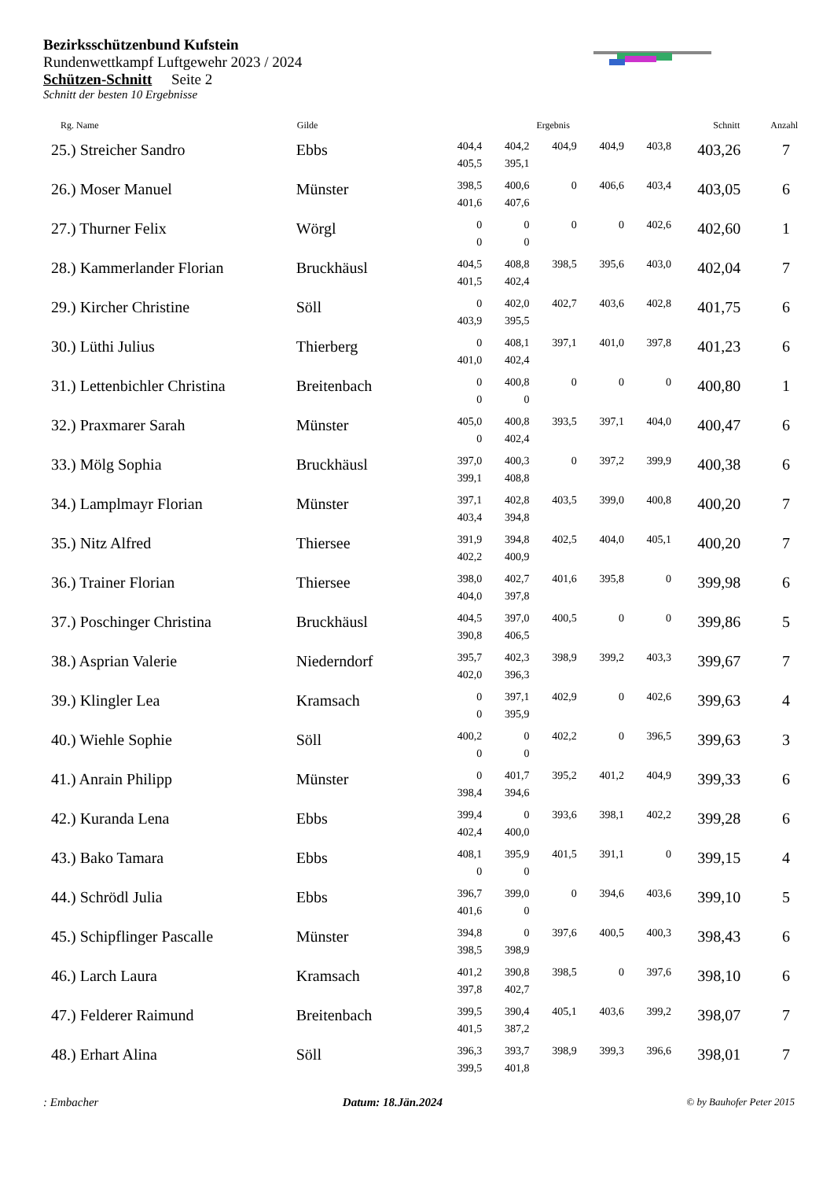Bezirksschützenbund Kufstein
Rundenwettkampf Luftgewehr 2023 / 2024
Schützen-Schnitt Seite 2
Schnitt der besten 10 Ergebnisse
| Rg. Name | Gilde | Ergebnis | | | | | Schnitt | Anzahl |
| --- | --- | --- | --- | --- | --- | --- | --- | --- |
| 25.) Streicher Sandro | Ebbs | 404,4 405,5 | 404,2 395,1 | 404,9 | 404,9 | 403,8 | 403,26 | 7 |
| 26.) Moser Manuel | Münster | 398,5 401,6 | 400,6 407,6 | 0 | 406,6 | 403,4 | 403,05 | 6 |
| 27.) Thurner Felix | Wörgl | 0 0 | 0 0 | 0 | 0 | 402,6 | 402,60 | 1 |
| 28.) Kammerlander Florian | Bruckhäusl | 404,5 401,5 | 408,8 402,4 | 398,5 | 395,6 | 403,0 | 402,04 | 7 |
| 29.) Kircher Christine | Söll | 0 403,9 | 402,0 395,5 | 402,7 | 403,6 | 402,8 | 401,75 | 6 |
| 30.) Lüthi Julius | Thierberg | 0 401,0 | 408,1 402,4 | 397,1 | 401,0 | 397,8 | 401,23 | 6 |
| 31.) Lettenbichler Christina | Breitenbach | 0 0 | 400,8 0 | 0 | 0 | 0 | 400,80 | 1 |
| 32.) Praxmarer Sarah | Münster | 405,0 0 | 400,8 402,4 | 393,5 | 397,1 | 404,0 | 400,47 | 6 |
| 33.) Mölg Sophia | Bruckhäusl | 397,0 399,1 | 400,3 408,8 | 0 | 397,2 | 399,9 | 400,38 | 6 |
| 34.) Lamplmayr Florian | Münster | 397,1 403,4 | 402,8 394,8 | 403,5 | 399,0 | 400,8 | 400,20 | 7 |
| 35.) Nitz Alfred | Thiersee | 391,9 402,2 | 394,8 400,9 | 402,5 | 404,0 | 405,1 | 400,20 | 7 |
| 36.) Trainer Florian | Thiersee | 398,0 404,0 | 402,7 397,8 | 401,6 | 395,8 | 0 | 399,98 | 6 |
| 37.) Poschinger Christina | Bruckhäusl | 404,5 390,8 | 397,0 406,5 | 400,5 | 0 | 0 | 399,86 | 5 |
| 38.) Asprian Valerie | Niederndorf | 395,7 402,0 | 402,3 396,3 | 398,9 | 399,2 | 403,3 | 399,67 | 7 |
| 39.) Klingler Lea | Kramsach | 0 0 | 397,1 395,9 | 402,9 | 0 | 402,6 | 399,63 | 4 |
| 40.) Wiehle Sophie | Söll | 400,2 0 | 0 0 | 402,2 | 0 | 396,5 | 399,63 | 3 |
| 41.) Anrain Philipp | Münster | 0 398,4 | 401,7 394,6 | 395,2 | 401,2 | 404,9 | 399,33 | 6 |
| 42.) Kuranda Lena | Ebbs | 399,4 402,4 | 0 400,0 | 393,6 | 398,1 | 402,2 | 399,28 | 6 |
| 43.) Bako Tamara | Ebbs | 408,1 0 | 395,9 0 | 401,5 | 391,1 | 0 | 399,15 | 4 |
| 44.) Schrödl Julia | Ebbs | 396,7 401,6 | 399,0 0 | 0 | 394,6 | 403,6 | 399,10 | 5 |
| 45.) Schipflinger Pascalle | Münster | 394,8 398,5 | 0 398,9 | 397,6 | 400,5 | 400,3 | 398,43 | 6 |
| 46.) Larch Laura | Kramsach | 401,2 397,8 | 390,8 402,7 | 398,5 | 0 | 397,6 | 398,10 | 6 |
| 47.) Felderer Raimund | Breitenbach | 399,5 401,5 | 390,4 387,2 | 405,1 | 403,6 | 399,2 | 398,07 | 7 |
| 48.) Erhart Alina | Söll | 396,3 399,5 | 393,7 401,8 | 398,9 | 399,3 | 396,6 | 398,01 | 7 |
: Embacher Datum: 18.Jän.2024 © by Bauhofer Peter 2015